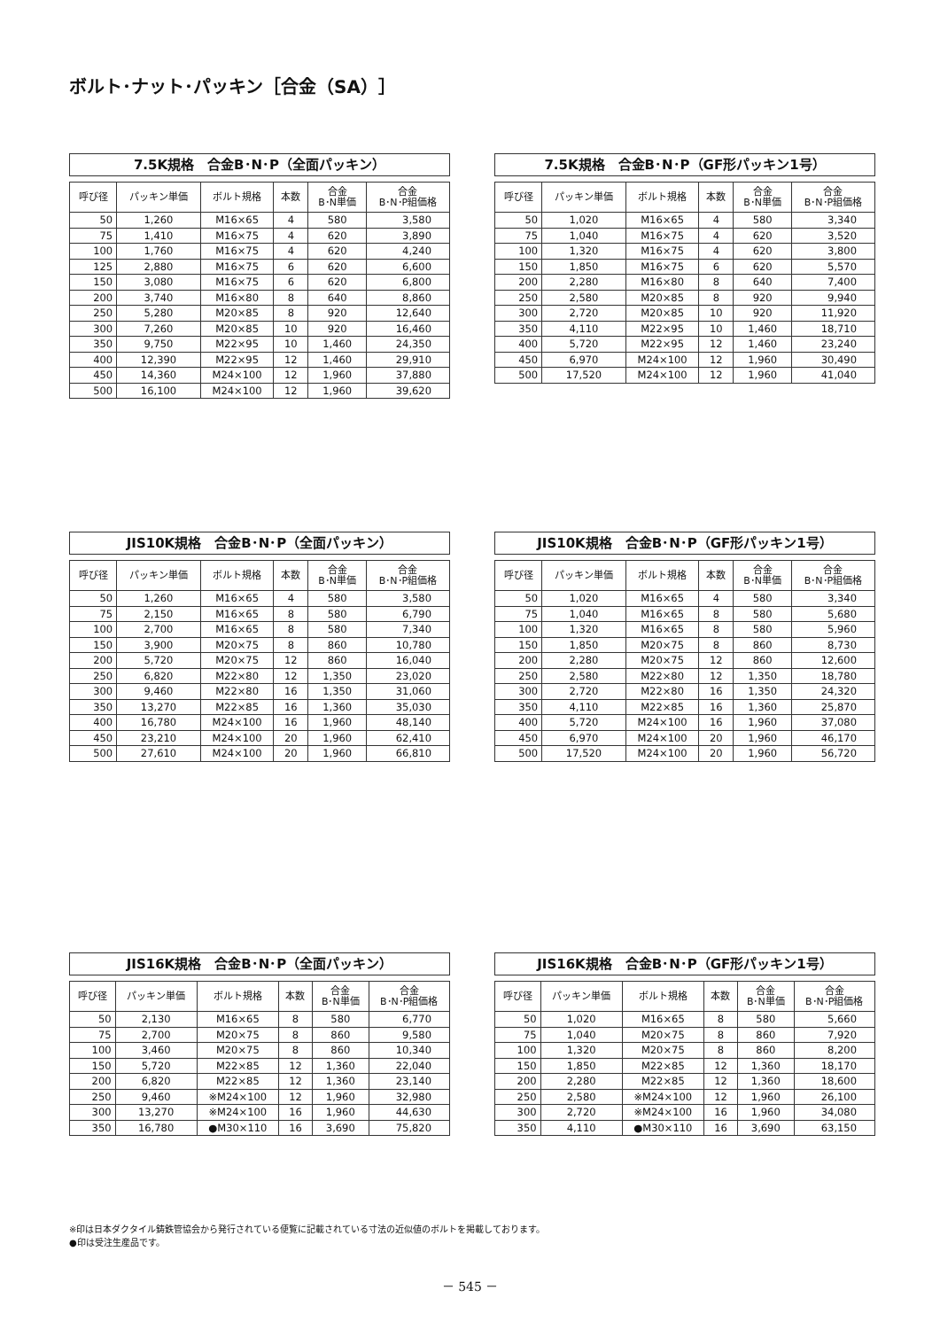ボルト･ナット･パッキン［合金（SA）］
7.5K規格　合金B･N･P（全面パッキン）
| 呼び径 | パッキン単価 | ボルト規格 | 本数 | 合金 B･N単価 | 合金 B･N･P組価格 |
| --- | --- | --- | --- | --- | --- |
| 50 | 1,260 | M16×65 | 4 | 580 | 3,580 |
| 75 | 1,410 | M16×75 | 4 | 620 | 3,890 |
| 100 | 1,760 | M16×75 | 4 | 620 | 4,240 |
| 125 | 2,880 | M16×75 | 6 | 620 | 6,600 |
| 150 | 3,080 | M16×75 | 6 | 620 | 6,800 |
| 200 | 3,740 | M16×80 | 8 | 640 | 8,860 |
| 250 | 5,280 | M20×85 | 8 | 920 | 12,640 |
| 300 | 7,260 | M20×85 | 10 | 920 | 16,460 |
| 350 | 9,750 | M22×95 | 10 | 1,460 | 24,350 |
| 400 | 12,390 | M22×95 | 12 | 1,460 | 29,910 |
| 450 | 14,360 | M24×100 | 12 | 1,960 | 37,880 |
| 500 | 16,100 | M24×100 | 12 | 1,960 | 39,620 |
7.5K規格　合金B･N･P（GF形パッキン1号）
| 呼び径 | パッキン単価 | ボルト規格 | 本数 | 合金 B･N単価 | 合金 B･N･P組価格 |
| --- | --- | --- | --- | --- | --- |
| 50 | 1,020 | M16×65 | 4 | 580 | 3,340 |
| 75 | 1,040 | M16×75 | 4 | 620 | 3,520 |
| 100 | 1,320 | M16×75 | 4 | 620 | 3,800 |
| 150 | 1,850 | M16×75 | 6 | 620 | 5,570 |
| 200 | 2,280 | M16×80 | 8 | 640 | 7,400 |
| 250 | 2,580 | M20×85 | 8 | 920 | 9,940 |
| 300 | 2,720 | M20×85 | 10 | 920 | 11,920 |
| 350 | 4,110 | M22×95 | 10 | 1,460 | 18,710 |
| 400 | 5,720 | M22×95 | 12 | 1,460 | 23,240 |
| 450 | 6,970 | M24×100 | 12 | 1,960 | 30,490 |
| 500 | 17,520 | M24×100 | 12 | 1,960 | 41,040 |
JIS10K規格　合金B･N･P（全面パッキン）
| 呼び径 | パッキン単価 | ボルト規格 | 本数 | 合金 B･N単価 | 合金 B･N･P組価格 |
| --- | --- | --- | --- | --- | --- |
| 50 | 1,260 | M16×65 | 4 | 580 | 3,580 |
| 75 | 2,150 | M16×65 | 8 | 580 | 6,790 |
| 100 | 2,700 | M16×65 | 8 | 580 | 7,340 |
| 150 | 3,900 | M20×75 | 8 | 860 | 10,780 |
| 200 | 5,720 | M20×75 | 12 | 860 | 16,040 |
| 250 | 6,820 | M22×80 | 12 | 1,350 | 23,020 |
| 300 | 9,460 | M22×80 | 16 | 1,350 | 31,060 |
| 350 | 13,270 | M22×85 | 16 | 1,360 | 35,030 |
| 400 | 16,780 | M24×100 | 16 | 1,960 | 48,140 |
| 450 | 23,210 | M24×100 | 20 | 1,960 | 62,410 |
| 500 | 27,610 | M24×100 | 20 | 1,960 | 66,810 |
JIS10K規格　合金B･N･P（GF形パッキン1号）
| 呼び径 | パッキン単価 | ボルト規格 | 本数 | 合金 B･N単価 | 合金 B･N･P組価格 |
| --- | --- | --- | --- | --- | --- |
| 50 | 1,020 | M16×65 | 4 | 580 | 3,340 |
| 75 | 1,040 | M16×65 | 8 | 580 | 5,680 |
| 100 | 1,320 | M16×65 | 8 | 580 | 5,960 |
| 150 | 1,850 | M20×75 | 8 | 860 | 8,730 |
| 200 | 2,280 | M20×75 | 12 | 860 | 12,600 |
| 250 | 2,580 | M22×80 | 12 | 1,350 | 18,780 |
| 300 | 2,720 | M22×80 | 16 | 1,350 | 24,320 |
| 350 | 4,110 | M22×85 | 16 | 1,360 | 25,870 |
| 400 | 5,720 | M24×100 | 16 | 1,960 | 37,080 |
| 450 | 6,970 | M24×100 | 20 | 1,960 | 46,170 |
| 500 | 17,520 | M24×100 | 20 | 1,960 | 56,720 |
JIS16K規格　合金B･N･P（全面パッキン）
| 呼び径 | パッキン単価 | ボルト規格 | 本数 | 合金 B･N単価 | 合金 B･N･P組価格 |
| --- | --- | --- | --- | --- | --- |
| 50 | 2,130 | M16×65 | 8 | 580 | 6,770 |
| 75 | 2,700 | M20×75 | 8 | 860 | 9,580 |
| 100 | 3,460 | M20×75 | 8 | 860 | 10,340 |
| 150 | 5,720 | M22×85 | 12 | 1,360 | 22,040 |
| 200 | 6,820 | M22×85 | 12 | 1,360 | 23,140 |
| 250 | 9,460 | ※M24×100 | 12 | 1,960 | 32,980 |
| 300 | 13,270 | ※M24×100 | 16 | 1,960 | 44,630 |
| 350 | 16,780 | ●M30×110 | 16 | 3,690 | 75,820 |
JIS16K規格　合金B･N･P（GF形パッキン1号）
| 呼び径 | パッキン単価 | ボルト規格 | 本数 | 合金 B･N単価 | 合金 B･N･P組価格 |
| --- | --- | --- | --- | --- | --- |
| 50 | 1,020 | M16×65 | 8 | 580 | 5,660 |
| 75 | 1,040 | M20×75 | 8 | 860 | 7,920 |
| 100 | 1,320 | M20×75 | 8 | 860 | 8,200 |
| 150 | 1,850 | M22×85 | 12 | 1,360 | 18,170 |
| 200 | 2,280 | M22×85 | 12 | 1,360 | 18,600 |
| 250 | 2,580 | ※M24×100 | 12 | 1,960 | 26,100 |
| 300 | 2,720 | ※M24×100 | 16 | 1,960 | 34,080 |
| 350 | 4,110 | ●M30×110 | 16 | 3,690 | 63,150 |
※印は日本ダクタイル鋳鉄管協会から発行されている便覧に記載されている寸法の近似値のボルトを掲載しております。
●印は受注生産品です。
－ 545 －